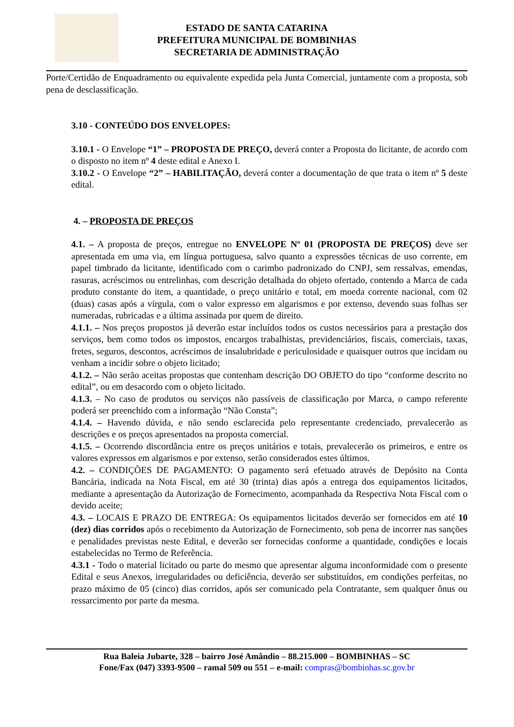ESTADO DE SANTA CATARINA
PREFEITURA MUNICIPAL DE BOMBINHAS
SECRETARIA DE ADMINISTRAÇÃO
Porte/Certidão de Enquadramento ou equivalente expedida pela Junta Comercial, juntamente com a proposta, sob pena de desclassificação.
3.10 - CONTEÚDO DOS ENVELOPES:
3.10.1 - O Envelope “1” – PROPOSTA DE PREÇO, deverá conter a Proposta do licitante, de acordo com o disposto no item nº 4 deste edital e Anexo I.
3.10.2 - O Envelope “2” – HABILITAÇÃO, deverá conter a documentação de que trata o item nº 5 deste edital.
4. – PROPOSTA DE PREÇOS
4.1. – A proposta de preços, entregue no ENVELOPE Nº 01 (PROPOSTA DE PREÇOS) deve ser apresentada em uma via, em língua portuguesa, salvo quanto a expressões técnicas de uso corrente, em papel timbrado da licitante, identificado com o carimbo padronizado do CNPJ, sem ressalvas, emendas, rasuras, acréscimos ou entrelinhas, com descrição detalhada do objeto ofertado, contendo a Marca de cada produto constante do item, a quantidade, o preço unitário e total, em moeda corrente nacional, com 02 (duas) casas após a vírgula, com o valor expresso em algarismos e por extenso, devendo suas folhas ser numeradas, rubricadas e a última assinada por quem de direito.
4.1.1. – Nos preços propostos já deverão estar incluídos todos os custos necessários para a prestação dos serviços, bem como todos os impostos, encargos trabalhistas, previdenciários, fiscais, comerciais, taxas, fretes, seguros, descontos, acréscimos de insalubridade e periculosidade e quaisquer outros que incidam ou venham a incidir sobre o objeto licitado;
4.1.2. – Não serão aceitas propostas que contenham descrição DO OBJETO do tipo “conforme descrito no edital”, ou em desacordo com o objeto licitado.
4.1.3. – No caso de produtos ou serviços não passíveis de classificação por Marca, o campo referente poderá ser preenchido com a informação “Não Consta”;
4.1.4. – Havendo dúvida, e não sendo esclarecida pelo representante credenciado, prevalecerão as descrições e os preços apresentados na proposta comercial.
4.1.5. – Ocorrendo discordância entre os preços unitários e totais, prevalecerão os primeiros, e entre os valores expressos em algarismos e por extenso, serão considerados estes últimos.
4.2. – CONDIÇÕES DE PAGAMENTO: O pagamento será efetuado através de Depósito na Conta Bancária, indicada na Nota Fiscal, em até 30 (trinta) dias após a entrega dos equipamentos licitados, mediante a apresentação da Autorização de Fornecimento, acompanhada da Respectiva Nota Fiscal com o devido aceite;
4.3. – LOCAIS E PRAZO DE ENTREGA: Os equipamentos licitados deverão ser fornecidos em até 10 (dez) dias corridos após o recebimento da Autorização de Fornecimento, sob pena de incorrer nas sanções e penalidades previstas neste Edital, e deverão ser fornecidas conforme a quantidade, condições e locais estabelecidas no Termo de Referência.
4.3.1 - Todo o material licitado ou parte do mesmo que apresentar alguma inconformidade com o presente Edital e seus Anexos, irregularidades ou deficiência, deverão ser substituídos, em condições perfeitas, no prazo máximo de 05 (cinco) dias corridos, após ser comunicado pela Contratante, sem qualquer ônus ou ressarcimento por parte da mesma.
Rua Baleia Jubarte, 328 – bairro José Amândio – 88.215.000 – BOMBINHAS – SC
Fone/Fax (047) 3393-9500 – ramal 509 ou 551 – e-mail: compras@bombinhas.sc.gov.br